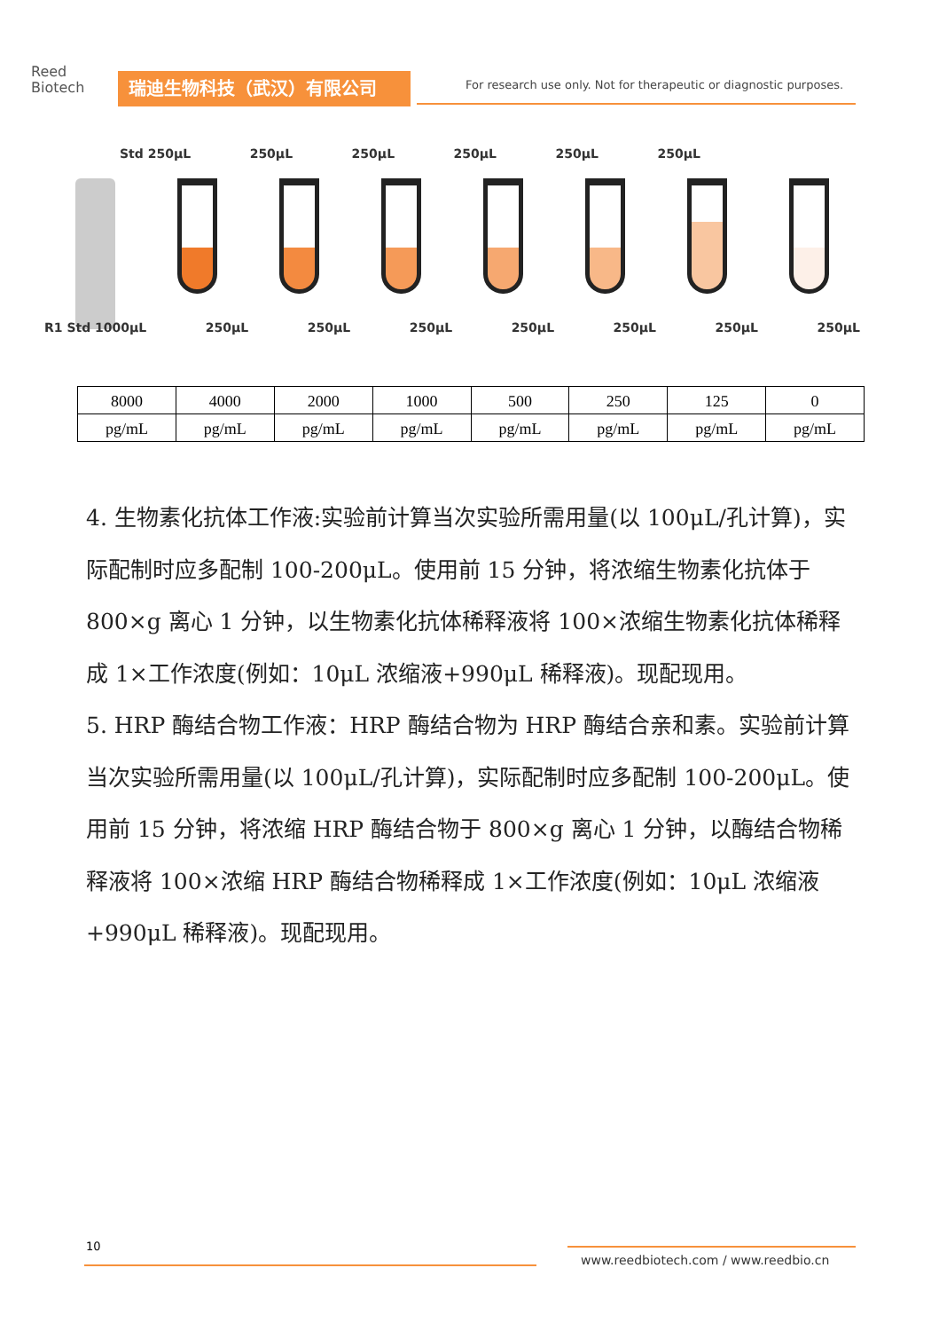Reed
Biotech
瑞迪生物科技（武汉）有限公司
For research use only. Not for therapeutic or diagnostic purposes.
Std 250μL 250μL 250μL 250μL 250μL 250μL
R1 Std 1000μL 250μL 250μL 250μL 250μL 250μL 250μL 250μL
| 8000 | 4000 | 2000 | 1000 | 500 | 250 | 125 | 0 |
| pg/mL | pg/mL | pg/mL | pg/mL | pg/mL | pg/mL | pg/mL | pg/mL |
4. 生物素化抗体工作液:实验前计算当次实验所需用量(以 100μL/孔计算)，实际配制时应多配制 100-200μL。使用前 15 分钟，将浓缩生物素化抗体于 800×g 离心 1 分钟，以生物素化抗体稀释液将 100×浓缩生物素化抗体稀释成 1×工作浓度(例如：10μL 浓缩液+990μL 稀释液)。现配现用。
5. HRP 酶结合物工作液：HRP 酶结合物为 HRP 酶结合亲和素。实验前计算当次实验所需用量(以 100μL/孔计算)，实际配制时应多配制 100-200μL。使用前 15 分钟，将浓缩 HRP 酶结合物于 800×g 离心 1 分钟，以酶结合物稀释液将 100×浓缩 HRP 酶结合物稀释成 1×工作浓度(例如：10μL 浓缩液+990μL 稀释液)。现配现用。
10
www.reedbiotech.com / www.reedbio.cn